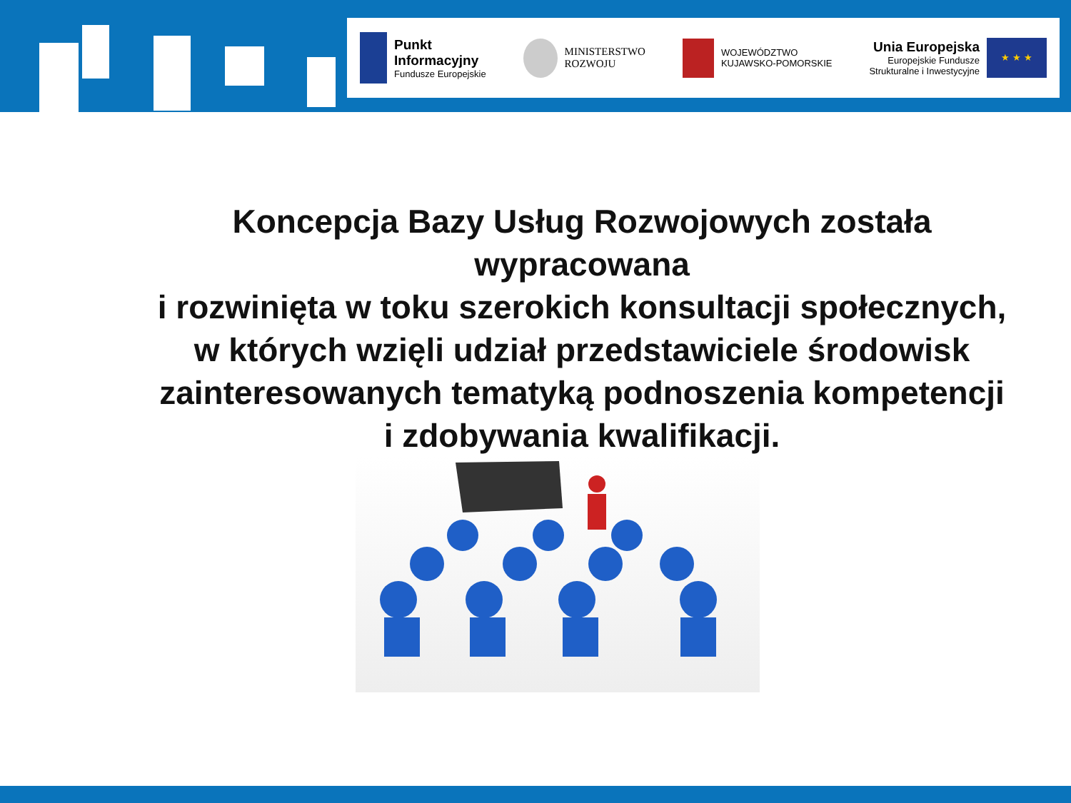Punkt
Informacyjny
Fundusze Europejskie
MINISTERSTWO
ROZWOJU
WOJEWÓDZTWO
KUJAWSKO-POMORSKIE
Unia Europejska
Europejskie Fundusze
Strukturalne i Inwestycyjne
★ ★ ★
Koncepcja Bazy Usług Rozwojowych została wypracowana
i rozwinięta w toku szerokich konsultacji społecznych,
w których wzięli udział przedstawiciele środowisk
zainteresowanych tematyką podnoszenia kompetencji
i zdobywania kwalifikacji.